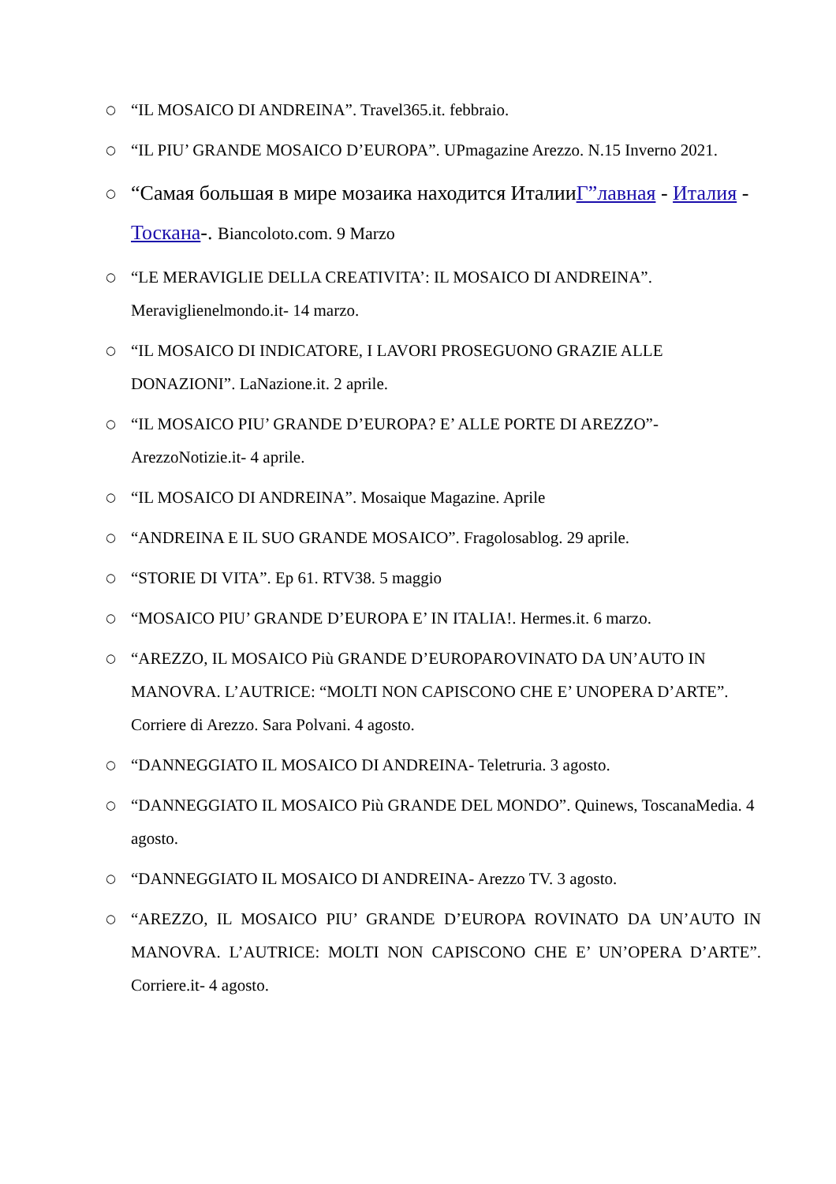○ “IL MOSAICO DI ANDREINA”. Travel365.it. febbraio.
○ “IL PIU’ GRANDE MOSAICO D’EUROPA”. UPmagazine Arezzo. N.15 Inverno 2021.
○ “Самая большая в мире мозаика находится ИталииГ”лавная - Италия - Тоскана-. Biancoloto.com. 9 Marzo
○ “LE MERAVIGLIE DELLA CREATIVITA’: IL MOSAICO DI ANDREINA”. Meraviglienelmondo.it- 14 marzo.
○ “IL MOSAICO DI INDICATORE, I LAVORI PROSEGUONO GRAZIE ALLE DONAZIONI”. LaNazione.it. 2 aprile.
○ “IL MOSAICO PIU’ GRANDE D’EUROPA? E’ ALLE PORTE DI AREZZO”- ArezzoNotizie.it- 4 aprile.
○ “IL MOSAICO DI ANDREINA”. Mosaique Magazine. Aprile
○ “ANDREINA E IL SUO GRANDE MOSAICO”. Fragolosablog. 29 aprile.
○ “STORIE DI VITA”. Ep 61. RTV38. 5 maggio
○ “MOSAICO PIU’ GRANDE D’EUROPA E’ IN ITALIA!. Hermes.it. 6 marzo.
○ “AREZZO, IL MOSAICO Più GRANDE D’EUROPAROVINATO DA UN’AUTO IN MANOVRA. L’AUTRICE: “MOLTI NON CAPISCONO CHE E’ UNOPERA D’ARTE”. Corriere di Arezzo. Sara Polvani. 4 agosto.
○ “DANNEGGIATO IL MOSAICO DI ANDREINA- Teletruria. 3 agosto.
○ “DANNEGGIATO IL MOSAICO Più GRANDE DEL MONDO”. Quinews, ToscanaMedia. 4 agosto.
○ “DANNEGGIATO IL MOSAICO DI ANDREINA- Arezzo TV. 3 agosto.
○ “AREZZO, IL MOSAICO PIU’ GRANDE D’EUROPA ROVINATO DA UN’AUTO IN MANOVRA. L’AUTRICE: MOLTI NON CAPISCONO CHE E’ UN’OPERA D’ARTE”. Corriere.it- 4 agosto.